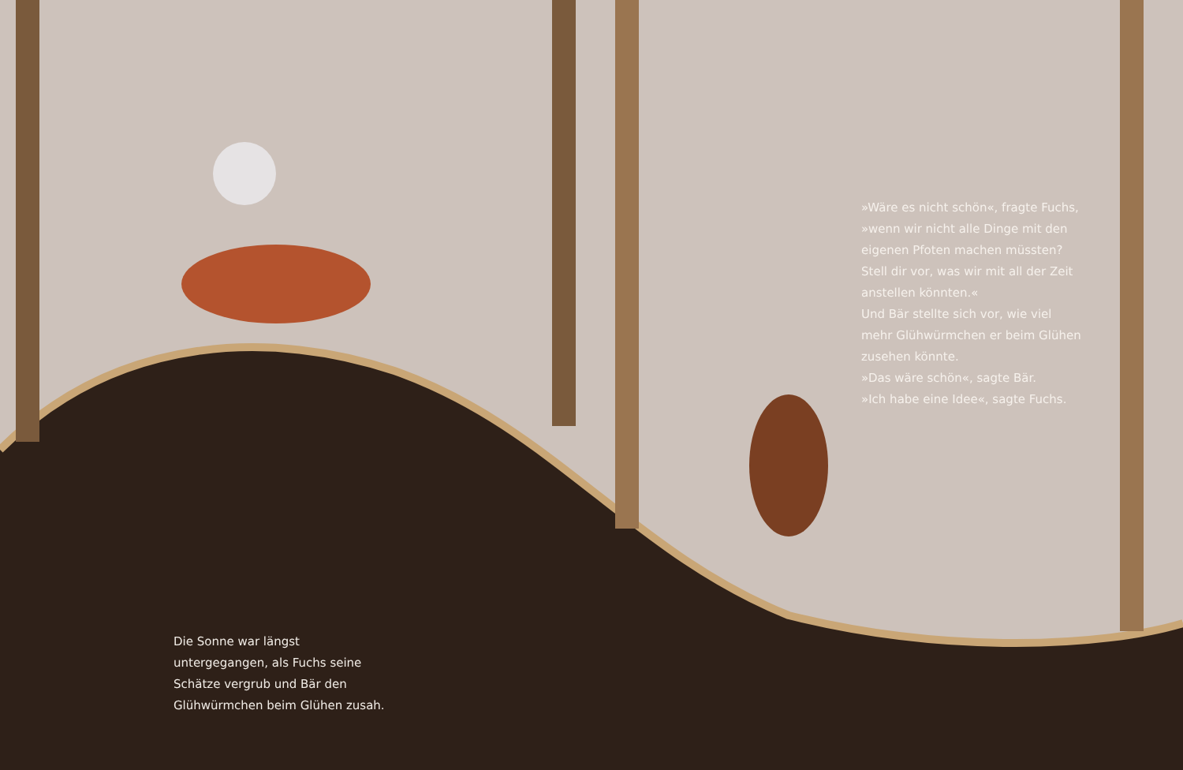»Wäre es nicht schön«, fragte Fuchs,
»wenn wir nicht alle Dinge mit den
eigenen Pfoten machen müssten?
Stell dir vor, was wir mit all der Zeit
anstellen könnten.«
Und Bär stellte sich vor, wie viel
mehr Glühwürmchen er beim Glühen
zusehen könnte.
»Das wäre schön«, sagte Bär.
»Ich habe eine Idee«, sagte Fuchs.
Die Sonne war längst
untergegangen, als Fuchs seine
Schätze vergrub und Bär den
Glühwürmchen beim Glühen zusah.